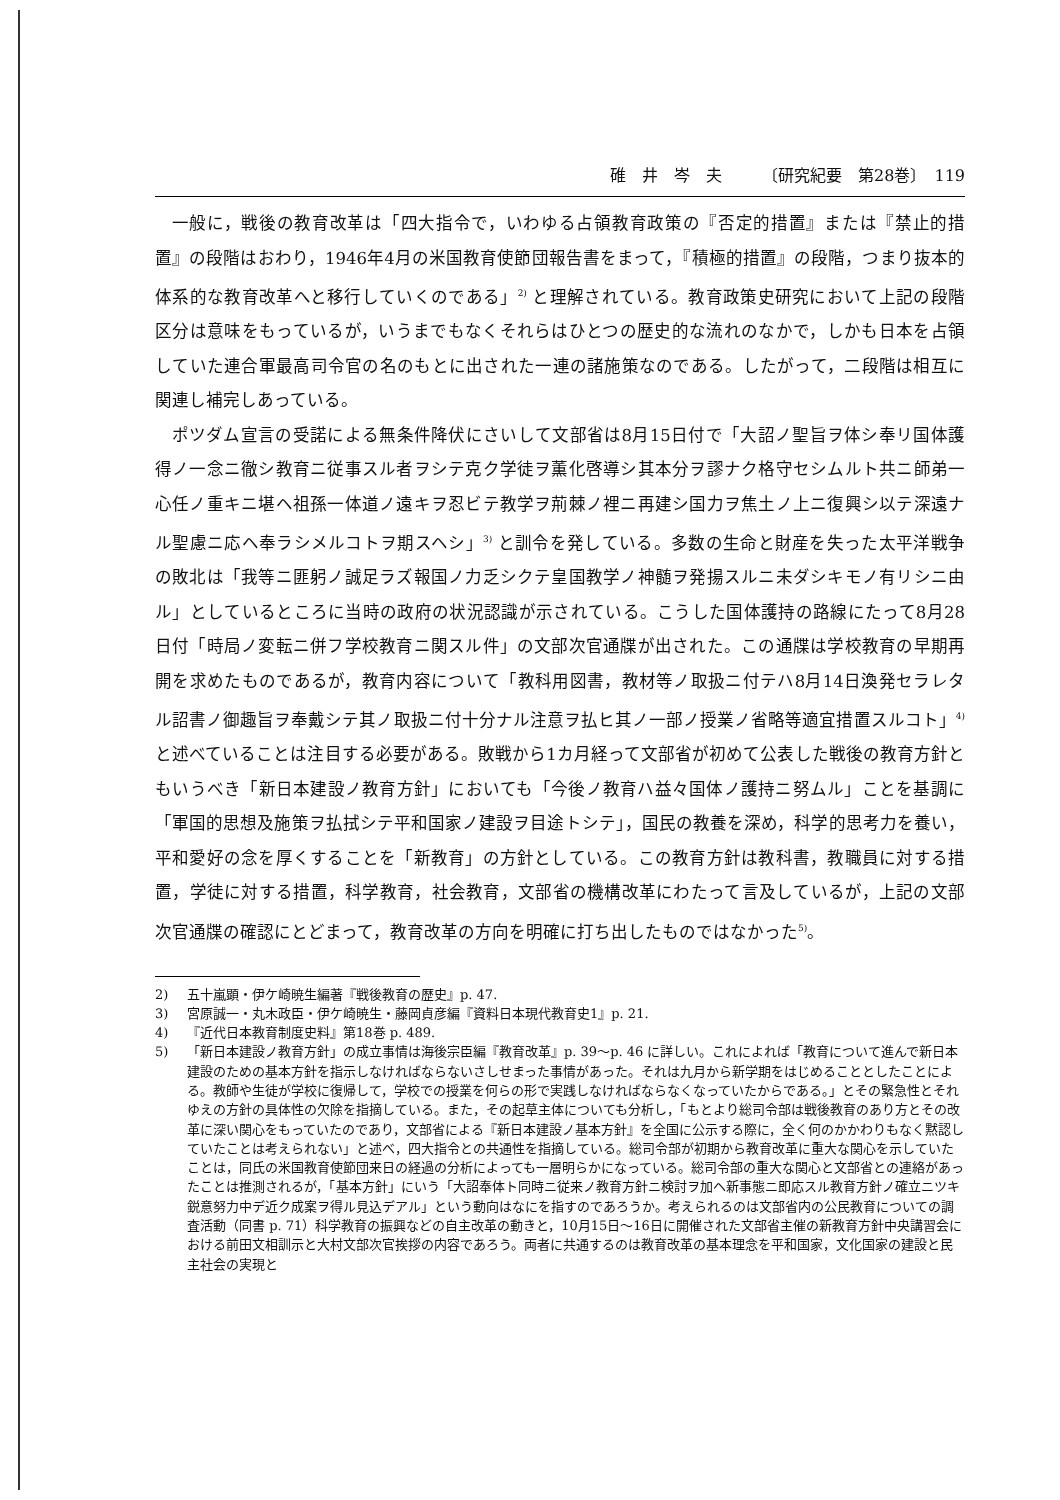碓　井　岑　夫 〔研究紀要　第28巻〕　119
一般に，戦後の教育改革は「四大指令で，いわゆる占領教育政策の『否定的措置』または『禁止的措置』の段階はおわり，1946年4月の米国教育使節団報告書をまって，『積極的措置』の段階，つまり抜本的体系的な教育改革へと移行していくのである」<sup>2)</sup> と理解されている。教育政策史研究において上記の段階区分は意味をもっているが，いうまでもなくそれらはひとつの歴史的な流れのなかで，しかも日本を占領していた連合軍最高司令官の名のもとに出された一連の諸施策なのである。したがって，二段階は相互に関連し補完しあっている。
ポツダム宣言の受諾による無条件降伏にさいして文部省は8月15日付で「大詔ノ聖旨ヲ体シ奉リ国体護得ノ一念ニ徹シ教育ニ従事スル者ヲシテ克ク学徒ヲ薫化啓導シ其本分ヲ謬ナク格守セシムルト共ニ師弟一心任ノ重キニ堪ヘ祖孫一体道ノ遠キヲ忍ビテ教学ヲ荊棘ノ裡ニ再建シ国力ヲ焦土ノ上ニ復興シ以テ深遠ナル聖慮ニ応ヘ奉ラシメルコトヲ期スヘシ」<sup>3)</sup> と訓令を発している。多数の生命と財産を失った太平洋戦争の敗北は「我等ニ匪躬ノ誠足ラズ報国ノ力乏シクテ皇国教学ノ神髄ヲ発揚スルニ未ダシキモノ有リシニ由ル」としているところに当時の政府の状況認識が示されている。こうした国体護持の路線にたって8月28日付「時局ノ変転ニ併フ学校教育ニ関スル件」の文部次官通牒が出された。この通牒は学校教育の早期再開を求めたものであるが，教育内容について「教科用図書，教材等ノ取扱ニ付テハ8月14日渙発セラレタル詔書ノ御趣旨ヲ奉戴シテ其ノ取扱ニ付十分ナル注意ヲ払ヒ其ノ一部ノ授業ノ省略等適宜措置スルコト」<sup>4)</sup> と述べていることは注目する必要がある。敗戦から1カ月経って文部省が初めて公表した戦後の教育方針ともいうべき「新日本建設ノ教育方針」においても「今後ノ教育ハ益々国体ノ護持ニ努ムル」ことを基調に「軍国的思想及施策ヲ払拭シテ平和国家ノ建設ヲ目途トシテ」，国民の教養を深め，科学的思考力を養い，平和愛好の念を厚くすることを「新教育」の方針としている。この教育方針は教科書，教職員に対する措置，学徒に対する措置，科学教育，社会教育，文部省の機構改革にわたって言及しているが，上記の文部次官通牒の確認にとどまって，教育改革の方向を明確に打ち出したものではなかった<sup>5)</sup>。
2) 五十嵐顕・伊ケ崎暁生編著『戦後教育の歴史』p. 47.
3) 宮原誠一・丸木政臣・伊ケ崎暁生・藤岡貞彦編『資料日本現代教育史1』p. 21.
4) 『近代日本教育制度史料』第18巻 p. 489.
5) 「新日本建設ノ教育方針」の成立事情は海後宗臣編『教育改革』p. 39〜p. 46 に詳しい。これによれば「教育について進んで新日本建設のための基本方針を指示しなければならないさしせまった事情があった。それは九月から新学期をはじめることとしたことによる。教師や生徒が学校に復帰して，学校での授業を何らの形で実践しなければならなくなっていたからである。」とその緊急性とそれゆえの方針の具体性の欠除を指摘している。また，その起草主体についても分析し，「もとより総司令部は戦後教育のあり方とその改革に深い関心をもっていたのであり，文部省による『新日本建設ノ基本方針』を全国に公示する際に，全く何のかかわりもなく黙認していたことは考えられない」と述べ，四大指令との共通性を指摘している。総司令部が初期から教育改革に重大な関心を示していたことは，同氏の米国教育使節団来日の経過の分析によっても一層明らかになっている。総司令部の重大な関心と文部省との連絡があったことは推測されるが，「基本方針」にいう「大詔奉体ト同時ニ従来ノ教育方針ニ検討ヲ加ヘ新事態ニ即応スル教育方針ノ確立ニツキ鋭意努力中デ近ク成案ヲ得ル見込デアル」という動向はなにを指すのであろうか。考えられるのは文部省内の公民教育についての調査活動（同書 p. 71）科学教育の振興などの自主改革の動きと，10月15日〜16日に開催された文部省主催の新教育方針中央講習会における前田文相訓示と大村文部次官挨拶の内容であろう。両者に共通するのは教育改革の基本理念を平和国家，文化国家の建設と民主社会の実現と